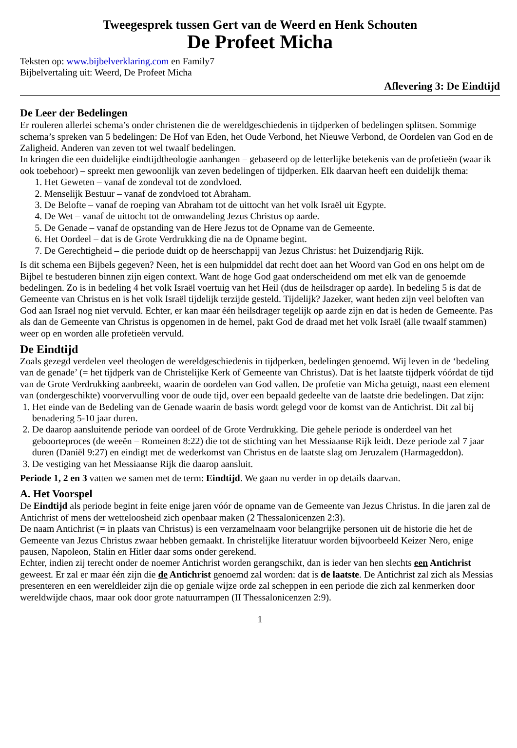Tweegesprek tussen Gert van de Weerd en Henk Schouten
De Profeet Micha
Teksten op: www.bijbelverklaring.com en Family7
Bijbelvertaling uit: Weerd, De Profeet Micha
Aflevering 3: De Eindtijd
De Leer der Bedelingen
Er rouleren allerlei schema’s onder christenen die de wereldgeschiedenis in tijdperken of bedelingen splitsen. Sommige schema’s spreken van 5 bedelingen: De Hof van Eden, het Oude Verbond, het Nieuwe Verbond, de Oordelen van God en de Zaligheid. Anderen van zeven tot wel twaalf bedelingen.
In kringen die een duidelijke eindtijdtheologie aanhangen – gebaseerd op de letterlijke betekenis van de profetieën (waar ik ook toebehoor) – spreekt men gewoonlijk van zeven bedelingen of tijdperken. Elk daarvan heeft een duidelijk thema:
1. Het Geweten – vanaf de zondeval tot de zondvloed.
2. Menselijk Bestuur – vanaf de zondvloed tot Abraham.
3. De Belofte – vanaf de roeping van Abraham tot de uittocht van het volk Israël uit Egypte.
4. De Wet – vanaf de uittocht tot de omwandeling Jezus Christus op aarde.
5. De Genade – vanaf de opstanding van de Here Jezus tot de Opname van de Gemeente.
6. Het Oordeel – dat is de Grote Verdrukking die na de Opname begint.
7. De Gerechtigheid – die periode duidt op de heerschappij van Jezus Christus: het Duizendjarig Rijk.
Is dit schema een Bijbels gegeven? Neen, het is een hulpmiddel dat recht doet aan het Woord van God en ons helpt om de Bijbel te bestuderen binnen zijn eigen context. Want de hoge God gaat onderscheidend om met elk van de genoemde bedelingen. Zo is in bedeling 4 het volk Israël voertuig van het Heil (dus de heilsdrager op aarde). In bedeling 5 is dat de Gemeente van Christus en is het volk Israël tijdelijk terzijde gesteld. Tijdelijk? Jazeker, want heden zijn veel beloften van God aan Israël nog niet vervuld. Echter, er kan maar één heilsdrager tegelijk op aarde zijn en dat is heden de Gemeente. Pas als dan de Gemeente van Christus is opgenomen in de hemel, pakt God de draad met het volk Israël (alle twaalf stammen) weer op en worden alle profetieën vervuld.
De Eindtijd
Zoals gezegd verdelen veel theologen de wereldgeschiedenis in tijdperken, bedelingen genoemd. Wij leven in de ‘bedeling van de genade’ (= het tijdperk van de Christelijke Kerk of Gemeente van Christus). Dat is het laatste tijdperk vóórdat de tijd van de Grote Verdrukking aanbreekt, waarin de oordelen van God vallen. De profetie van Micha getuigt, naast een element van (ondergeschikte) voorvervulling voor de oude tijd, over een bepaald gedeelte van de laatste drie bedelingen. Dat zijn:
1. Het einde van de Bedeling van de Genade waarin de basis wordt gelegd voor de komst van de Antichrist. Dit zal bij benadering 5-10 jaar duren.
2. De daarop aansluitende periode van oordeel of de Grote Verdrukking. Die gehele periode is onderdeel van het geboorteproces (de weeën – Romeinen 8:22) die tot de stichting van het Messiaanse Rijk leidt. Deze periode zal 7 jaar duren (Daniël 9:27) en eindigt met de wederkomst van Christus en de laatste slag om Jeruzalem (Harmageddon).
3. De vestiging van het Messiaanse Rijk die daarop aansluit.
Periode 1, 2 en 3 vatten we samen met de term: Eindtijd. We gaan nu verder in op details daarvan.
A. Het Voorspel
De Eindtijd als periode begint in feite enige jaren vóór de opname van de Gemeente van Jezus Christus. In die jaren zal de Antichrist of mens der wetteloosheid zich openbaar maken (2 Thessalonicenzen 2:3).
De naam Antichrist (= in plaats van Christus) is een verzamelnaam voor belangrijke personen uit de historie die het de Gemeente van Jezus Christus zwaar hebben gemaakt. In christelijke literatuur worden bijvoorbeeld Keizer Nero, enige pausen, Napoleon, Stalin en Hitler daar soms onder gerekend.
Echter, indien zij terecht onder de noemer Antichrist worden gerangschikt, dan is ieder van hen slechts een Antichrist geweest. Er zal er maar één zijn die de Antichrist genoemd zal worden: dat is de laatste. De Antichrist zal zich als Messias presenteren en een wereldleider zijn die op geniale wijze orde zal scheppen in een periode die zich zal kenmerken door wereldwijde chaos, maar ook door grote natuurrampen (II Thessalonicenzen 2:9).
1